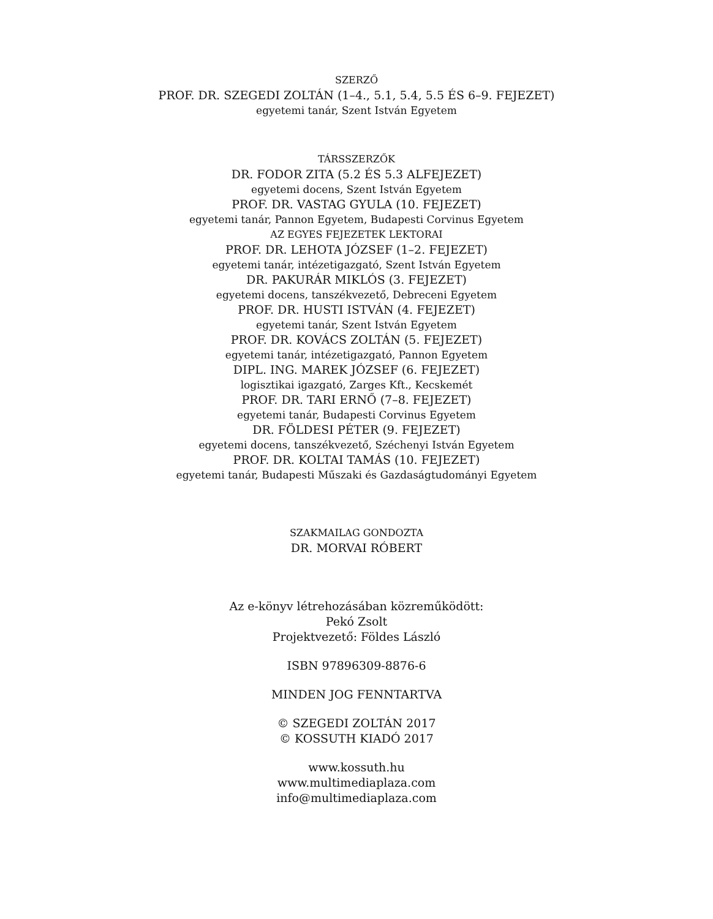SZERZŐ
PROF. DR. SZEGEDI ZOLTÁN (1–4., 5.1, 5.4, 5.5 ÉS 6–9. FEJEZET)
egyetemi tanár, Szent István Egyetem
TÁRSSZERZŐK
DR. FODOR ZITA (5.2 ÉS 5.3 ALFEJEZET)
egyetemi docens, Szent István Egyetem
PROF. DR. VASTAG GYULA (10. FEJEZET)
egyetemi tanár, Pannon Egyetem, Budapesti Corvinus Egyetem
AZ EGYES FEJEZETEK LEKTORAI
PROF. DR. LEHOTA JÓZSEF (1–2. FEJEZET)
egyetemi tanár, intézetigazgató, Szent István Egyetem
DR. PAKURÁR MIKLÓS (3. FEJEZET)
egyetemi docens, tanszékvezető, Debreceni Egyetem
PROF. DR. HUSTI ISTVÁN (4. FEJEZET)
egyetemi tanár, Szent István Egyetem
PROF. DR. KOVÁCS ZOLTÁN (5. FEJEZET)
egyetemi tanár, intézetigazgató, Pannon Egyetem
DIPL. ING. MAREK JÓZSEF (6. FEJEZET)
logisztikai igazgató, Zarges Kft., Kecskemét
PROF. DR. TARI ERNŐ (7–8. FEJEZET)
egyetemi tanár, Budapesti Corvinus Egyetem
DR. FÖLDESI PÉTER (9. FEJEZET)
egyetemi docens, tanszékvezető, Széchenyi István Egyetem
PROF. DR. KOLTAI TAMÁS (10. FEJEZET)
egyetemi tanár, Budapesti Műszaki és Gazdaságtudományi Egyetem
SZAKMAILAG GONDOZTA
DR. MORVAI RÓBERT
Az e-könyv létrehozásában közreműködött:
Pekó Zsolt
Projektvezető: Földes László
ISBN 97896309-8876-6
MINDEN JOG FENNTARTVA
© SZEGEDI ZOLTÁN 2017
© KOSSUTH KIADÓ 2017
www.kossuth.hu
www.multimediaplaza.com
info@multimediaplaza.com